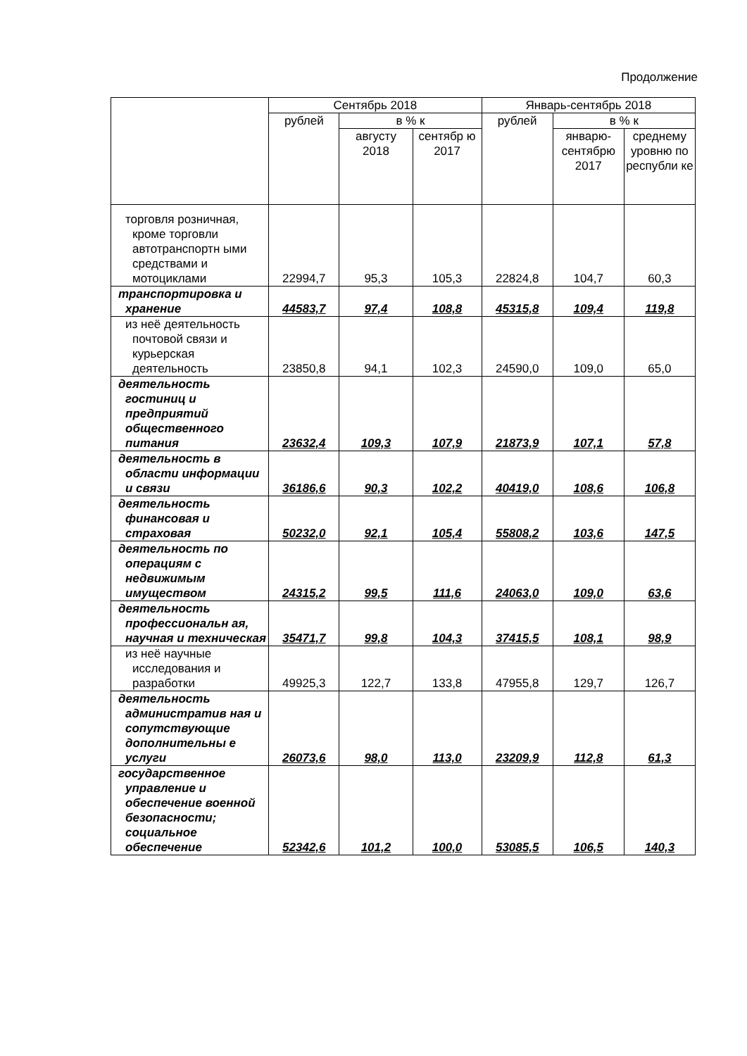Продолжение
| | Сентябрь 2018 | | | Январь-сентябрь 2018 | | |
| --- | --- | --- | --- | --- | --- | --- |
| | рублей | в % к | | рублей | в % к | |
| | | августу 2018 | сентябр ю 2017 | | январю-сентябрю 2017 | среднему уровню по республи ке |
| торговля розничная, кроме торговли автотранспортн ыми средствами и мотоциклами | 22994,7 | 95,3 | 105,3 | 22824,8 | 104,7 | 60,3 |
| транспортировка и хранение | 44583,7 | 97,4 | 108,8 | 45315,8 | 109,4 | 119,8 |
| из неё деятельность почтовой связи и курьерская деятельность | 23850,8 | 94,1 | 102,3 | 24590,0 | 109,0 | 65,0 |
| деятельность гостиниц и предприятий общественного питания | 23632,4 | 109,3 | 107,9 | 21873,9 | 107,1 | 57,8 |
| деятельность в области информации и связи | 36186,6 | 90,3 | 102,2 | 40419,0 | 108,6 | 106,8 |
| деятельность финансовая и страховая | 50232,0 | 92,1 | 105,4 | 55808,2 | 103,6 | 147,5 |
| деятельность по операциям с недвижимым имуществом | 24315,2 | 99,5 | 111,6 | 24063,0 | 109,0 | 63,6 |
| деятельность профессиональн ая, научная и техническая | 35471,7 | 99,8 | 104,3 | 37415,5 | 108,1 | 98,9 |
| из неё научные исследования и разработки | 49925,3 | 122,7 | 133,8 | 47955,8 | 129,7 | 126,7 |
| деятельность административ ная и сопутствующие дополнительны е услуги | 26073,6 | 98,0 | 113,0 | 23209,9 | 112,8 | 61,3 |
| государственное управление и обеспечение военной безопасности; социальное обеспечение | 52342,6 | 101,2 | 100,0 | 53085,5 | 106,5 | 140,3 |